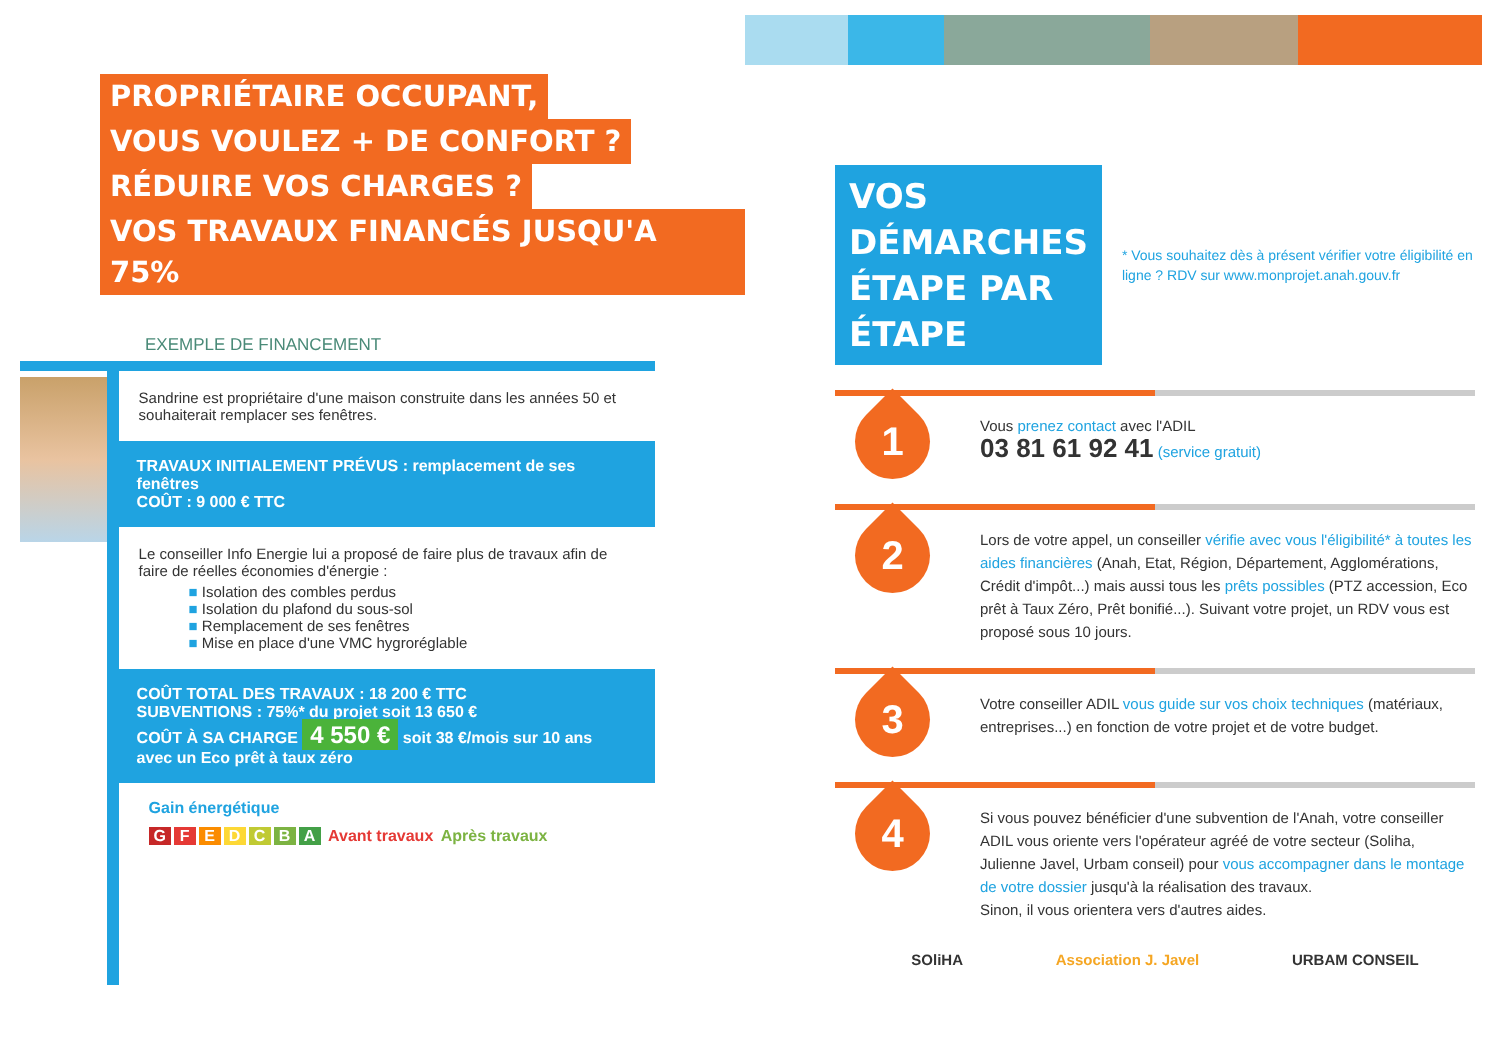PROPRIÉTAIRE OCCUPANT,
VOUS VOULEZ + DE CONFORT ?
RÉDUIRE VOS CHARGES ?
VOS TRAVAUX FINANCÉS JUSQU'A 75%
EXEMPLE DE FINANCEMENT
Sandrine est propriétaire d'une maison construite dans les années 50 et souhaiterait remplacer ses fenêtres.
TRAVAUX INITIALEMENT PRÉVUS : remplacement de ses fenêtres
COÛT : 9 000 € TTC
Le conseiller Info Energie lui a proposé de faire plus de travaux afin de faire de réelles économies d'énergie :
■ Isolation des combles perdus
■ Isolation du plafond du sous-sol
■ Remplacement de ses fenêtres
■ Mise en place d'une VMC hygroréglable
COÛT TOTAL DES TRAVAUX : 18 200 € TTC
SUBVENTIONS : 75%* du projet soit 13 650 €
COÛT À SA CHARGE 4 550 € soit 38 €/mois sur 10 ans avec un Eco prêt à taux zéro
Gain énergétique
GFEDCBA Avant travaux Après travaux
VOS DÉMARCHES
ÉTAPE PAR ÉTAPE
* Vous souhaitez dès à présent vérifier votre éligibilité en ligne ? RDV sur www.monprojet.anah.gouv.fr
1
Vous prenez contact avec l'ADIL
03 81 61 92 41 (service gratuit)
2
Lors de votre appel, un conseiller vérifie avec vous l'éligibilité* à toutes les aides financières (Anah, Etat, Région, Département, Agglomérations, Crédit d'impôt...) mais aussi tous les prêts possibles (PTZ accession, Eco prêt à Taux Zéro, Prêt bonifié...). Suivant votre projet, un RDV vous est proposé sous 10 jours.
3
Votre conseiller ADIL vous guide sur vos choix techniques (matériaux, entreprises...) en fonction de votre projet et de votre budget.
4
Si vous pouvez bénéficier d'une subvention de l'Anah, votre conseiller ADIL vous oriente vers l'opérateur agréé de votre secteur (Soliha, Julienne Javel, Urbam conseil) pour vous accompagner dans le montage de votre dossier jusqu'à la réalisation des travaux.
Sinon, il vous orientera vers d'autres aides.
SOliHA Association J. Javel URBAM CONSEIL